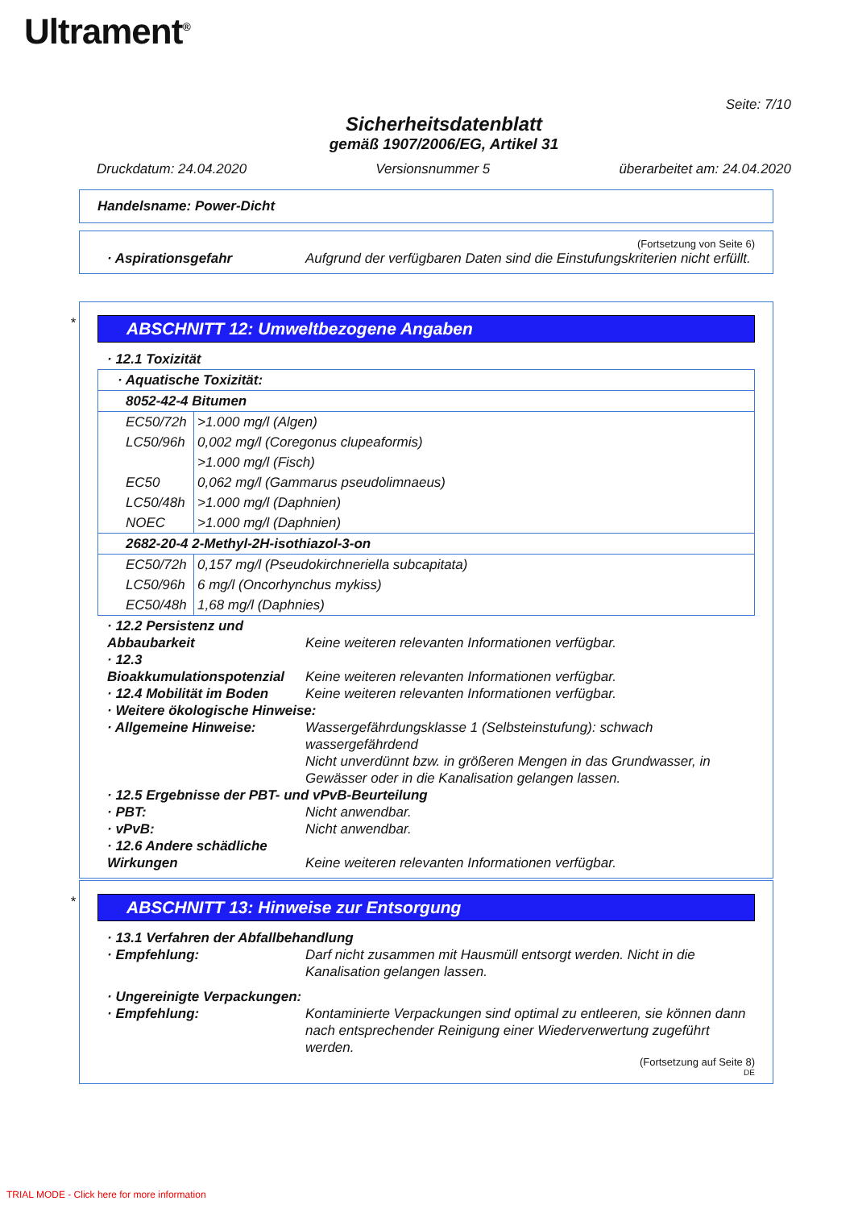Ultrament<sup>®</sup>
Seite: 7/10
Sicherheitsdatenblatt
gemäß 1907/2006/EG, Artikel 31
Druckdatum: 24.04.2020 Versionsnummer 5 überarbeitet am: 24.04.2020
Handelsname: Power-Dicht
(Fortsetzung von Seite 6)
· Aspirationsgefahr Aufgrund der verfügbaren Daten sind die Einstufungskriterien nicht erfüllt.
*
ABSCHNITT 12: Umweltbezogene Angaben
· 12.1 Toxizität
| · Aquatische Toxizität: | |
| 8052-42-4 Bitumen | |
| EC50/72h | >1.000 mg/l (Algen) |
| LC50/96h | 0,002 mg/l (Coregonus clupeaformis) |
| | >1.000 mg/l (Fisch) |
| EC50 | 0,062 mg/l (Gammarus pseudolimnaeus) |
| LC50/48h | >1.000 mg/l (Daphnien) |
| NOEC | >1.000 mg/l (Daphnien) |
| 2682-20-4 2-Methyl-2H-isothiazol-3-on | |
| EC50/72h | 0,157 mg/l (Pseudokirchneriella subcapitata) |
| LC50/96h | 6 mg/l (Oncorhynchus mykiss) |
| EC50/48h | 1,68 mg/l (Daphnies) |
· 12.2 Persistenz und Abbaubarkeit Keine weiteren relevanten Informationen verfügbar.
· 12.3 Bioakkumulationspotenzial Keine weiteren relevanten Informationen verfügbar.
· 12.4 Mobilität im Boden Keine weiteren relevanten Informationen verfügbar.
· Weitere ökologische Hinweise:
· Allgemeine Hinweise: Wassergefährdungsklasse 1 (Selbsteinstufung): schwach wassergefährdend
Nicht unverdünnt bzw. in größeren Mengen in das Grundwasser, in Gewässer oder in die Kanalisation gelangen lassen.
· 12.5 Ergebnisse der PBT- und vPvB-Beurteilung
· PBT: Nicht anwendbar.
· vPvB: Nicht anwendbar.
· 12.6 Andere schädliche Wirkungen Keine weiteren relevanten Informationen verfügbar.
*
ABSCHNITT 13: Hinweise zur Entsorgung
· 13.1 Verfahren der Abfallbehandlung
· Empfehlung: Darf nicht zusammen mit Hausmüll entsorgt werden. Nicht in die Kanalisation gelangen lassen.
· Ungereinigte Verpackungen:
· Empfehlung: Kontaminierte Verpackungen sind optimal zu entleeren, sie können dann nach entsprechender Reinigung einer Wiederverwertung zugeführt werden.
(Fortsetzung auf Seite 8)
DE
TRIAL MODE - Click here for more information